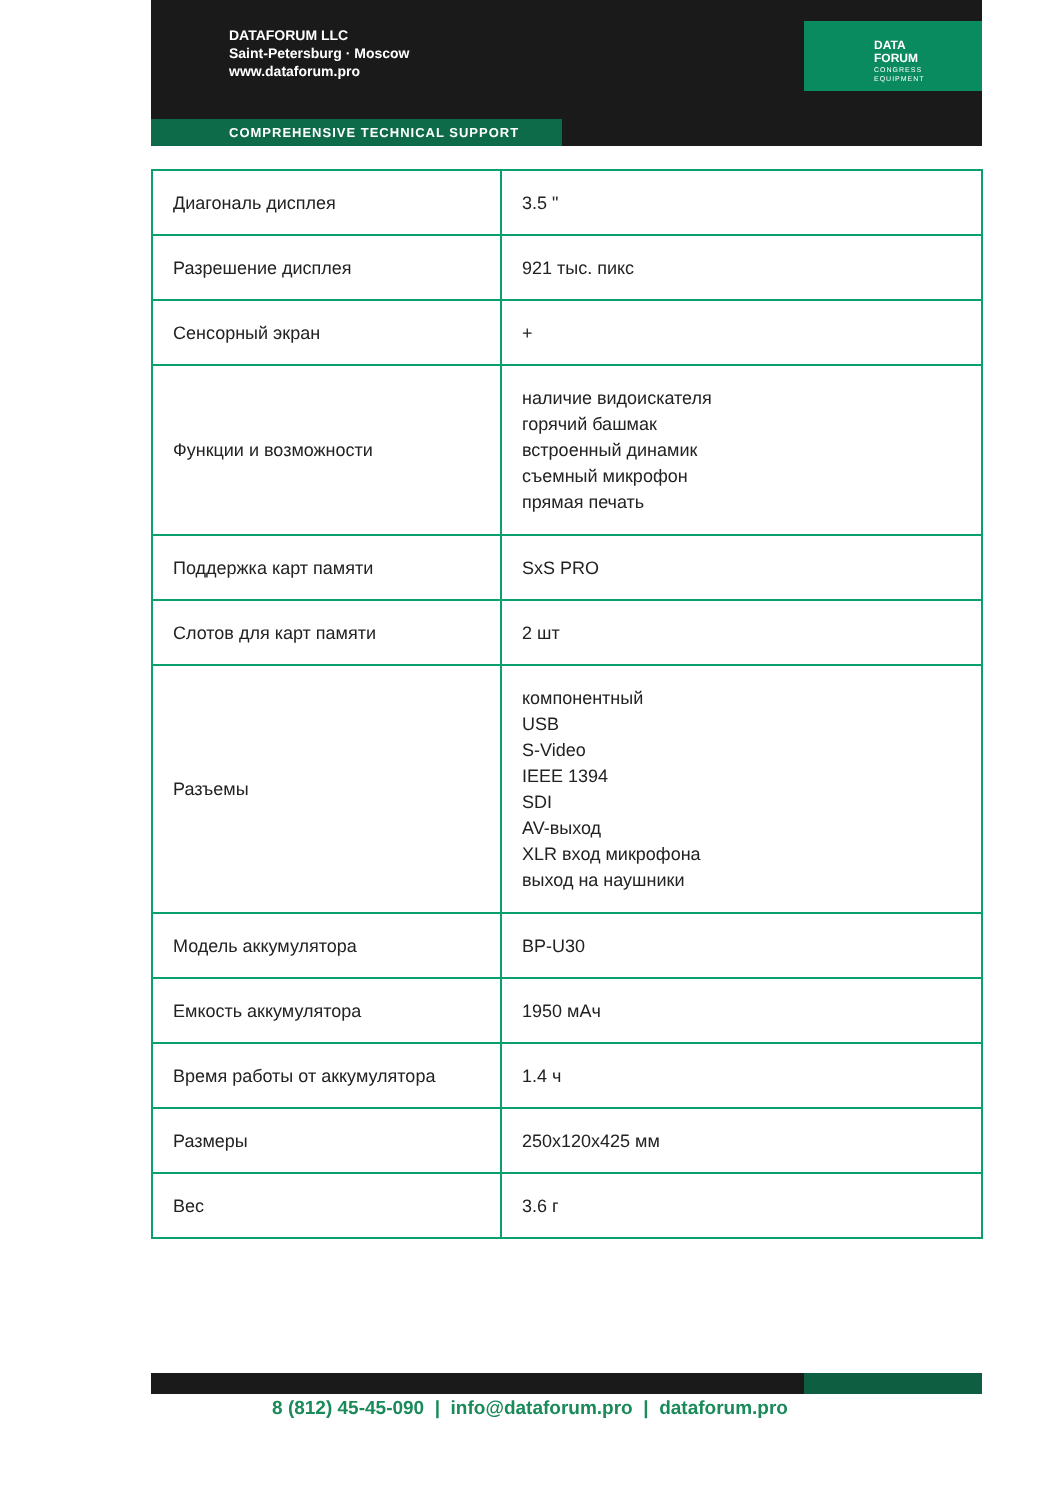DATAFORUM LLC
Saint-Petersburg · Moscow
www.dataforum.pro
DATA
FORUM
CONGRESS
EQUIPMENT
COMPREHENSIVE TECHNICAL SUPPORT
| Диагональ дисплея | 3.5 " |
| Разрешение дисплея | 921 тыс. пикс |
| Сенсорный экран | + |
| Функции и возможности | наличие видоискателя горячий башмак встроенный динамик съемный микрофон прямая печать |
| Поддержка карт памяти | SxS PRO |
| Слотов для карт памяти | 2 шт |
| Разъемы | компонентный USB S-Video IEEE 1394 SDI AV-выход XLR вход микрофона выход на наушники |
| Модель аккумулятора | BP-U30 |
| Емкость аккумулятора | 1950 мАч |
| Время работы от аккумулятора | 1.4 ч |
| Размеры | 250x120x425 мм |
| Вес | 3.6 г |
8 (812) 45-45-090 | info@dataforum.pro | dataforum.pro